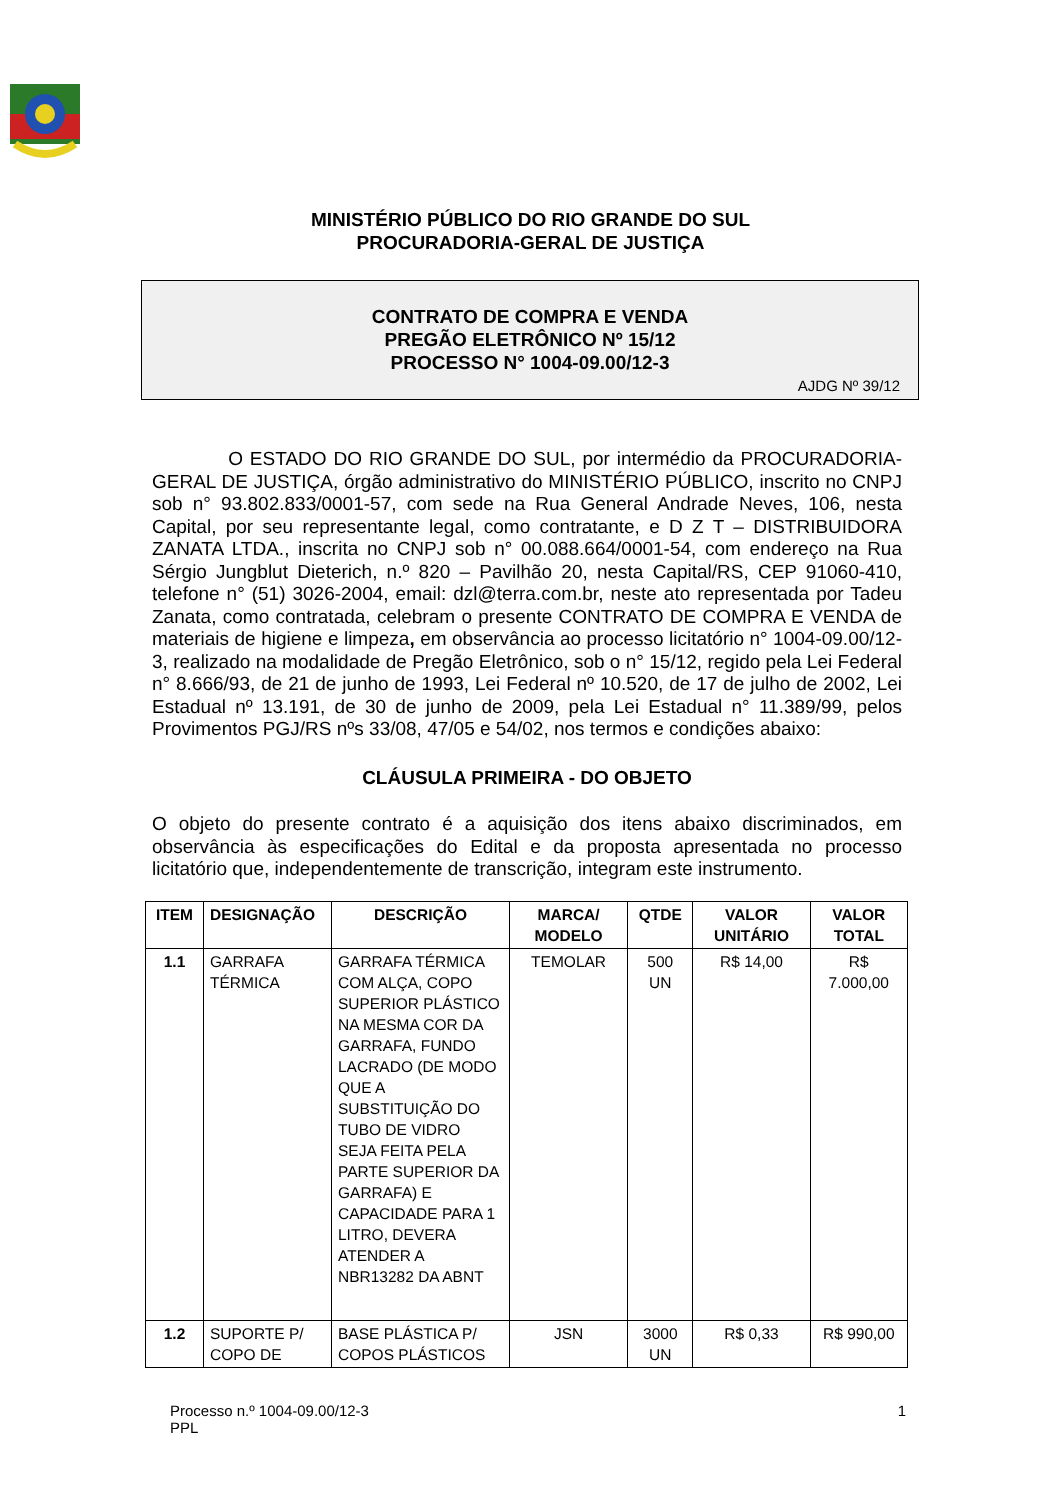MINISTÉRIO PÚBLICO DO RIO GRANDE DO SUL
PROCURADORIA-GERAL DE JUSTIÇA
CONTRATO DE COMPRA E VENDA
PREGÃO ELETRÔNICO Nº 15/12
PROCESSO N° 1004-09.00/12-3
AJDG Nº 39/12
O ESTADO DO RIO GRANDE DO SUL, por intermédio da PROCURADORIA-GERAL DE JUSTIÇA, órgão administrativo do MINISTÉRIO PÚBLICO, inscrito no CNPJ sob n° 93.802.833/0001-57, com sede na Rua General Andrade Neves, 106, nesta Capital, por seu representante legal, como contratante, e D Z T – DISTRIBUIDORA ZANATA LTDA., inscrita no CNPJ sob n° 00.088.664/0001-54, com endereço na Rua Sérgio Jungblut Dieterich, n.º 820 – Pavilhão 20, nesta Capital/RS, CEP 91060-410, telefone n° (51) 3026-2004, email: dzl@terra.com.br, neste ato representada por Tadeu Zanata, como contratada, celebram o presente CONTRATO DE COMPRA E VENDA de materiais de higiene e limpeza, em observância ao processo licitatório n° 1004-09.00/12-3, realizado na modalidade de Pregão Eletrônico, sob o n° 15/12, regido pela Lei Federal n° 8.666/93, de 21 de junho de 1993, Lei Federal nº 10.520, de 17 de julho de 2002, Lei Estadual nº 13.191, de 30 de junho de 2009, pela Lei Estadual n° 11.389/99, pelos Provimentos PGJ/RS nºs 33/08, 47/05 e 54/02, nos termos e condições abaixo:
CLÁUSULA PRIMEIRA - DO OBJETO
O objeto do presente contrato é a aquisição dos itens abaixo discriminados, em observância às especificações do Edital e da proposta apresentada no processo licitatório que, independentemente de transcrição, integram este instrumento.
| ITEM | DESIGNAÇÃO | DESCRIÇÃO | MARCA/ MODELO | QTDE | VALOR UNITÁRIO | VALOR TOTAL |
| --- | --- | --- | --- | --- | --- | --- |
| 1.1 | GARRAFA TÉRMICA | GARRAFA TÉRMICA COM ALÇA, COPO SUPERIOR PLÁSTICO NA MESMA COR DA GARRAFA, FUNDO LACRADO (DE MODO QUE A SUBSTITUIÇÃO DO TUBO DE VIDRO SEJA FEITA PELA PARTE SUPERIOR DA GARRAFA) E CAPACIDADE PARA 1 LITRO, DEVERA ATENDER A NBR13282 DA ABNT | TEMOLAR | 500 UN | R$ 14,00 | R$ 7.000,00 |
| 1.2 | SUPORTE P/ COPO DE | BASE PLÁSTICA P/ COPOS PLÁSTICOS | JSN | 3000 UN | R$ 0,33 | R$ 990,00 |
Processo n.º 1004-09.00/12-3
PPL
1